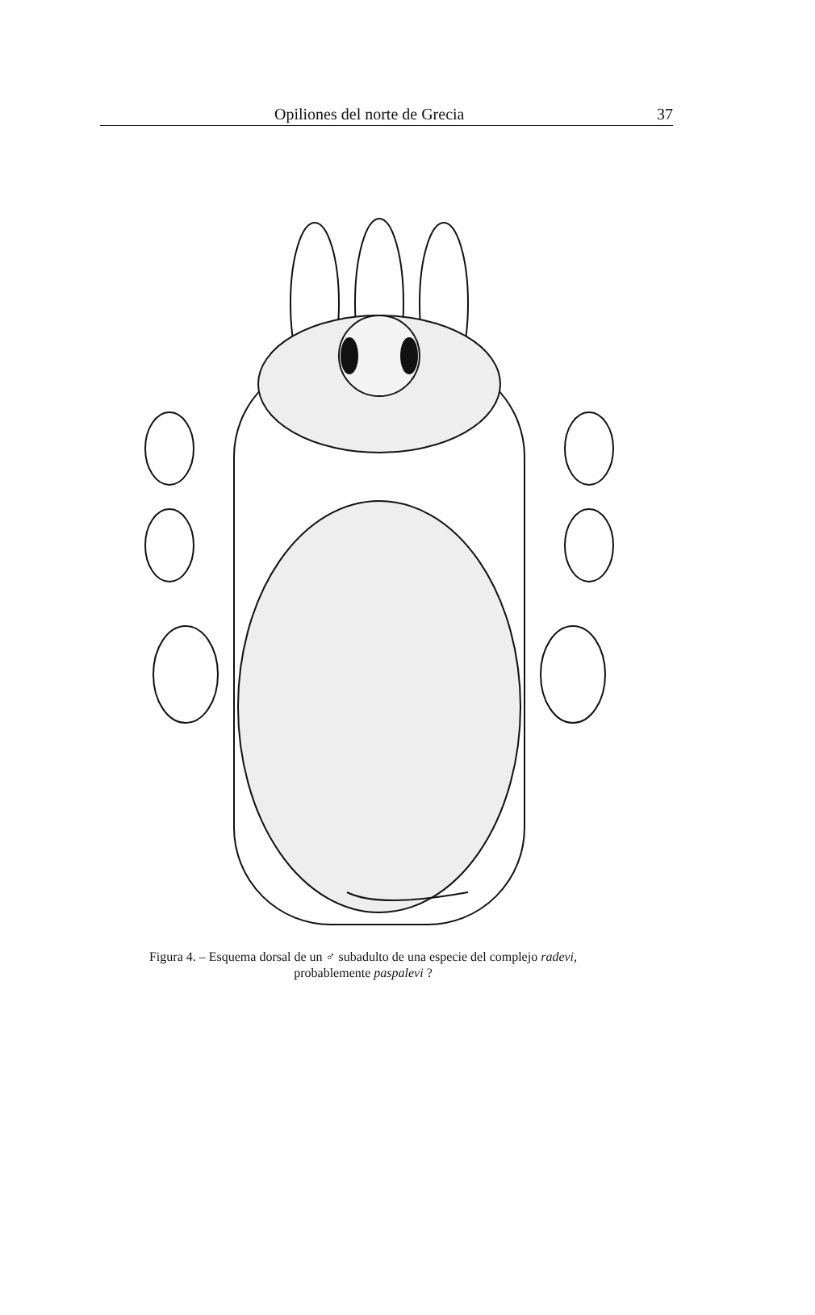Opiliones del norte de Grecia 37
Figura 4. – Esquema dorsal de un ♂ subadulto de una especie del complejo radevi,
probablemente paspalevi ?